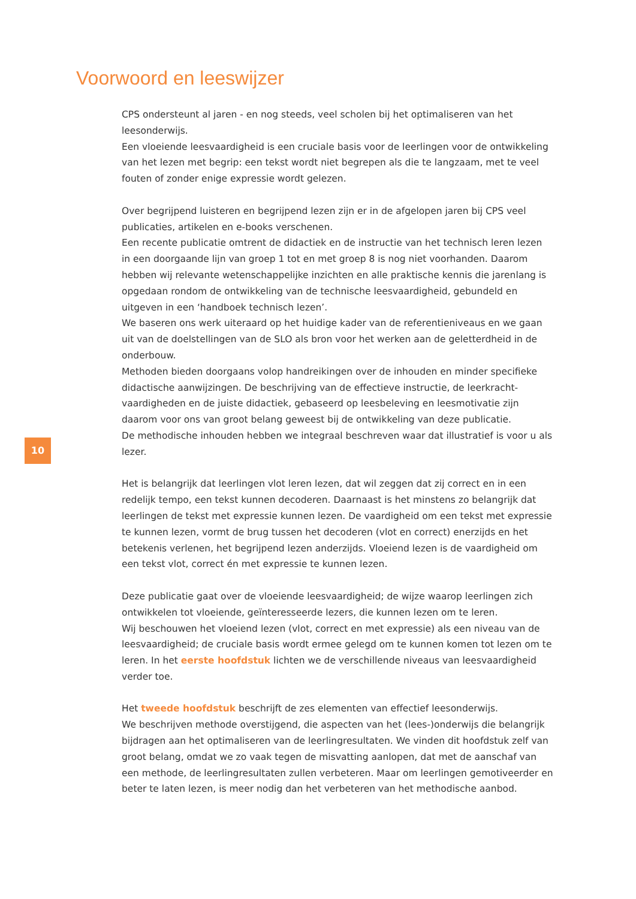Voorwoord en leeswijzer
10
CPS ondersteunt al jaren - en nog steeds, veel scholen bij het optimaliseren van het leesonderwijs.
Een vloeiende leesvaardigheid is een cruciale basis voor de leerlingen voor de ontwikkeling van het lezen met begrip: een tekst wordt niet begrepen als die te langzaam, met te veel fouten of zonder enige expressie wordt gelezen.
Over begrijpend luisteren en begrijpend lezen zijn er in de afgelopen jaren bij CPS veel publicaties, artikelen en e-books verschenen.
Een recente publicatie omtrent de didactiek en de instructie van het technisch leren lezen in een doorgaande lijn van groep 1 tot en met groep 8 is nog niet voorhanden. Daarom hebben wij relevante wetenschappelijke inzichten en alle praktische kennis die jarenlang is opgedaan rondom de ontwikkeling van de technische leesvaardigheid, gebundeld en uitgeven in een ‘handboek technisch lezen’.
We baseren ons werk uiteraard op het huidige kader van de referentieniveaus en we gaan uit van de doelstellingen van de SLO als bron voor het werken aan de geletterdheid in de onderbouw.
Methoden bieden doorgaans volop handreikingen over de inhouden en minder specifieke didactische aanwijzingen. De beschrijving van de effectieve instructie, de leerkracht-vaardigheden en de juiste didactiek, gebaseerd op leesbeleving en leesmotivatie zijn daarom voor ons van groot belang geweest bij de ontwikkeling van deze publicatie.
De methodische inhouden hebben we integraal beschreven waar dat illustratief is voor u als lezer.
Het is belangrijk dat leerlingen vlot leren lezen, dat wil zeggen dat zij correct en in een redelijk tempo, een tekst kunnen decoderen. Daarnaast is het minstens zo belangrijk dat leerlingen de tekst met expressie kunnen lezen. De vaardigheid om een tekst met expressie te kunnen lezen, vormt de brug tussen het decoderen (vlot en correct) enerzijds en het betekenis verlenen, het begrijpend lezen anderzijds. Vloeiend lezen is de vaardigheid om een tekst vlot, correct én met expressie te kunnen lezen.
Deze publicatie gaat over de vloeiende leesvaardigheid; de wijze waarop leerlingen zich ontwikkelen tot vloeiende, geïnteresseerde lezers, die kunnen lezen om te leren.
Wij beschouwen het vloeiend lezen (vlot, correct en met expressie) als een niveau van de leesvaardigheid; de cruciale basis wordt ermee gelegd om te kunnen komen tot lezen om te leren. In het eerste hoofdstuk lichten we de verschillende niveaus van leesvaardigheid verder toe.
Het tweede hoofdstuk beschrijft de zes elementen van effectief leesonderwijs.
We beschrijven methode overstijgend, die aspecten van het (lees-)onderwijs die belangrijk bijdragen aan het optimaliseren van de leerlingresultaten. We vinden dit hoofdstuk zelf van groot belang, omdat we zo vaak tegen de misvatting aanlopen, dat met de aanschaf van een methode, de leerlingresultaten zullen verbeteren. Maar om leerlingen gemotiveerder en beter te laten lezen, is meer nodig dan het verbeteren van het methodische aanbod.